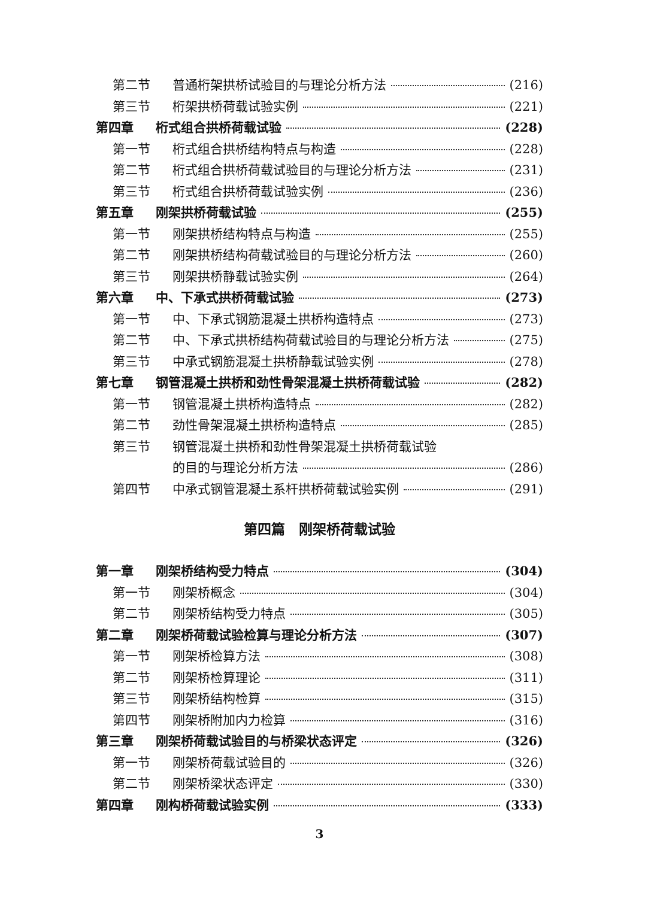第二节 普通桁架拱桥试验目的与理论分析方法 (216)
第三节 桁架拱桥荷载试验实例 (221)
第四章 桁式组合拱桥荷载试验 (228)
第一节 桁式组合拱桥结构特点与构造 (228)
第二节 桁式组合拱桥荷载试验目的与理论分析方法 (231)
第三节 桁式组合拱桥荷载试验实例 (236)
第五章 刚架拱桥荷载试验 (255)
第一节 刚架拱桥结构特点与构造 (255)
第二节 刚架拱桥结构荷载试验目的与理论分析方法 (260)
第三节 刚架拱桥静载试验实例 (264)
第六章 中、下承式拱桥荷载试验 (273)
第一节 中、下承式钢筋混凝土拱桥构造特点 (273)
第二节 中、下承式拱桥结构荷载试验目的与理论分析方法 (275)
第三节 中承式钢筋混凝土拱桥静载试验实例 (278)
第七章 钢管混凝土拱桥和劲性骨架混凝土拱桥荷载试验 (282)
第一节 钢管混凝土拱桥构造特点 (282)
第二节 劲性骨架混凝土拱桥构造特点 (285)
第三节 钢管混凝土拱桥和劲性骨架混凝土拱桥荷载试验
的目的与理论分析方法 (286)
第四节 中承式钢管混凝土系杆拱桥荷载试验实例 (291)
第四篇　刚架桥荷载试验
第一章 刚架桥结构受力特点 (304)
第一节 刚架桥概念 (304)
第二节 刚架桥结构受力特点 (305)
第二章 刚架桥荷载试验检算与理论分析方法 (307)
第一节 刚架桥检算方法 (308)
第二节 刚架桥检算理论 (311)
第三节 刚架桥结构检算 (315)
第四节 刚架桥附加内力检算 (316)
第三章 刚架桥荷载试验目的与桥梁状态评定 (326)
第一节 刚架桥荷载试验目的 (326)
第二节 刚架桥梁状态评定 (330)
第四章 刚构桥荷载试验实例 (333)
3